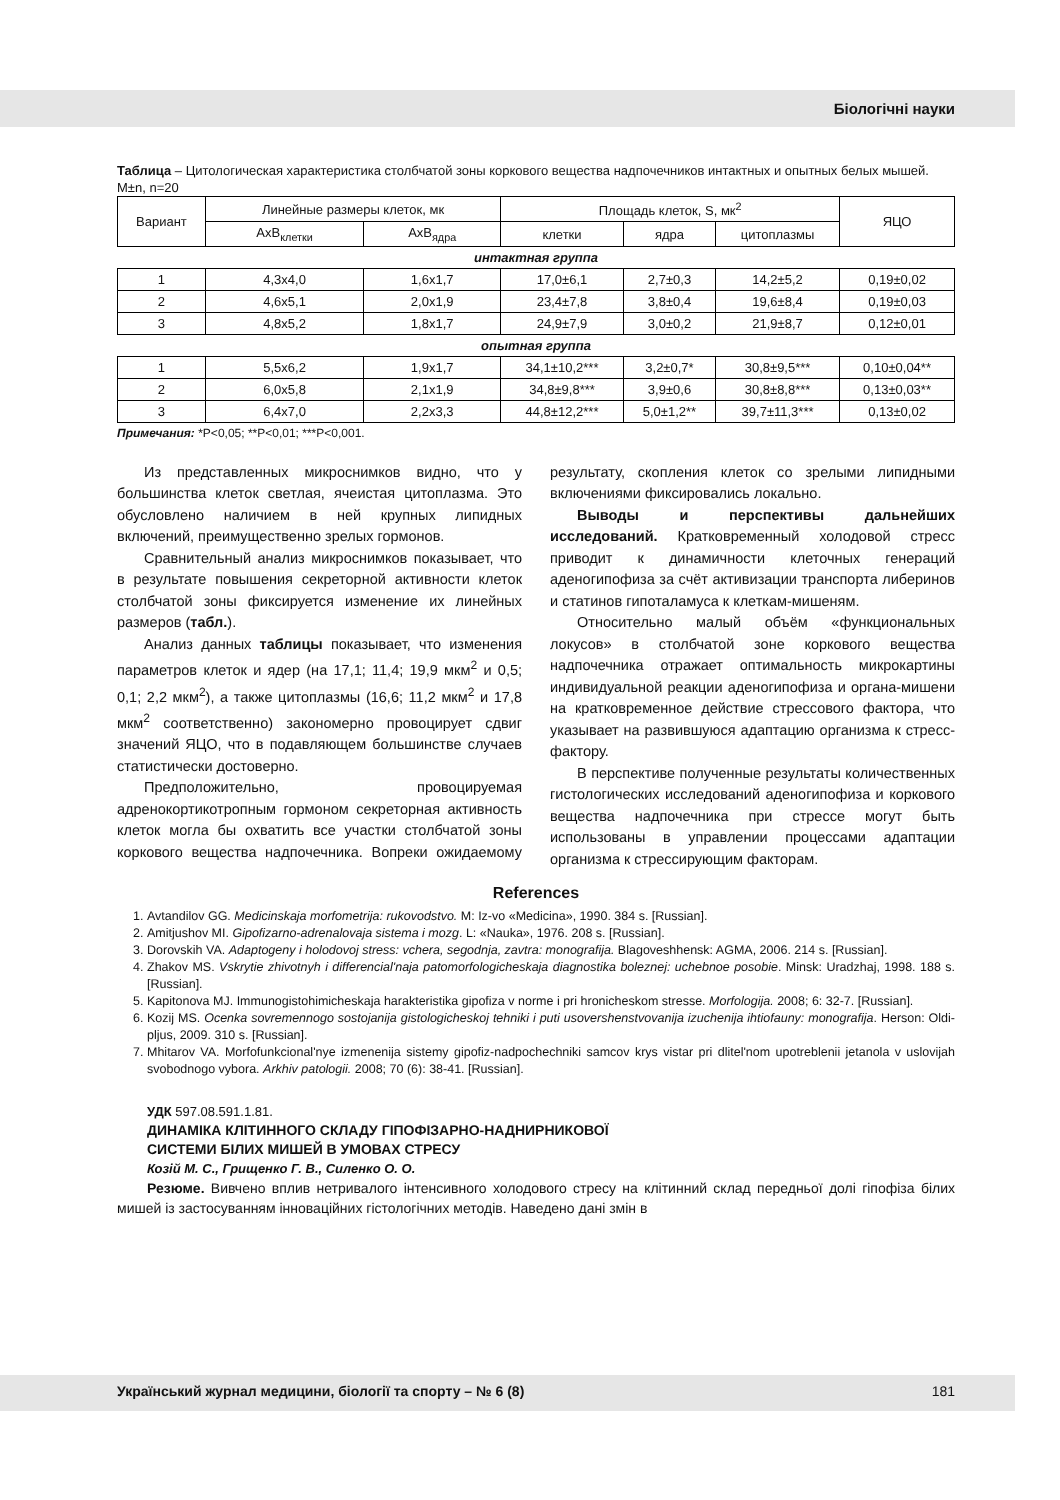Біологічні науки
Таблица – Цитологическая характеристика столбчатой зоны коркового вещества надпочечников интактных и опытных белых мышей. M±n, n=20
| Вариант | Линейные размеры клеток, мк | | Площадь клеток, S, мк<sup>2</sup> | | | ЯЦО |
| --- | --- | --- | --- | --- | --- | --- |
| | AxB<sub>клетки</sub> | AxB<sub>ядра</sub> | клетки | ядра | цитоплазмы | |
| интактная группа | | | | | | |
| 1 | 4,3x4,0 | 1,6x1,7 | 17,0±6,1 | 2,7±0,3 | 14,2±5,2 | 0,19±0,02 |
| 2 | 4,6x5,1 | 2,0x1,9 | 23,4±7,8 | 3,8±0,4 | 19,6±8,4 | 0,19±0,03 |
| 3 | 4,8x5,2 | 1,8x1,7 | 24,9±7,9 | 3,0±0,2 | 21,9±8,7 | 0,12±0,01 |
| опытная группа | | | | | | |
| 1 | 5,5x6,2 | 1,9x1,7 | 34,1±10,2*** | 3,2±0,7* | 30,8±9,5*** | 0,10±0,04** |
| 2 | 6,0x5,8 | 2,1x1,9 | 34,8±9,8*** | 3,9±0,6 | 30,8±8,8*** | 0,13±0,03** |
| 3 | 6,4x7,0 | 2,2x3,3 | 44,8±12,2*** | 5,0±1,2** | 39,7±11,3*** | 0,13±0,02 |
Примечания: *P<0,05; **P<0,01; ***P<0,001.
Из представленных микроснимков видно, что у большинства клеток светлая, ячеистая цитоплазма. Это обусловлено наличием в ней крупных липидных включений, преимущественно зрелых гормонов.
Сравнительный анализ микроснимков показывает, что в результате повышения секреторной активности клеток столбчатой зоны фиксируется изменение их линейных размеров (табл.).
Анализ данных таблицы показывает, что изменения параметров клеток и ядер (на 17,1; 11,4; 19,9 мкм<sup>2</sup> и 0,5; 0,1; 2,2 мкм<sup>2</sup>), а также цитоплазмы (16,6; 11,2 мкм<sup>2</sup> и 17,8 мкм<sup>2</sup> соответственно) закономерно провоцирует сдвиг значений ЯЦО, что в подавляющем большинстве случаев статистически достоверно.
Предположительно, провоцируемая адренокортикотропным гормоном секреторная активность клеток могла бы охватить все участки столбчатой зоны коркового вещества надпочечника. Вопреки ожидаемому результату, скопления клеток со зрелыми липидными включениями фиксировались локально.
Выводы и перспективы дальнейших исследований. Кратковременный холодовой стресс приводит к динамичности клеточных генераций аденогипофиза за счёт активизации транспорта либеринов и статинов гипоталамуса к клеткам-мишеням.
Относительно малый объём «функциональных локусов» в столбчатой зоне коркового вещества надпочечника отражает оптимальность микрокартины индивидуальной реакции аденогипофиза и органа-мишени на кратковременное действие стрессового фактора, что указывает на развившуюся адаптацию организма к стресс-фактору.
В перспективе полученные результаты количественных гистологических исследований аденогипофиза и коркового вещества надпочечника при стрессе могут быть использованы в управлении процессами адаптации организма к стрессирующим факторам.
References
1. Avtandilov GG. Medicinskaja morfometrija: rukovodstvo. M: Iz-vo «Medicina», 1990. 384 s. [Russian].
2. Amitjushov MI. Gipofizarno-adrenalovaja sistema i mozg. L: «Nauka», 1976. 208 s. [Russian].
3. Dorovskih VA. Adaptogeny i holodovoj stress: vchera, segodnja, zavtra: monografija. Blagoveshhensk: AGMA, 2006. 214 s. [Russian].
4. Zhakov MS. Vskrytie zhivotnyh i differencial'naja patomorfologicheskaja diagnostika boleznej: uchebnoe posobie. Minsk: Uradzhaj, 1998. 188 s. [Russian].
5. Kapitonova MJ. Immunogistohimicheskaja harakteristika gipofiza v norme i pri hronicheskom stresse. Morfologija. 2008; 6: 32-7. [Russian].
6. Kozij MS. Ocenka sovremennogo sostojanija gistologicheskoj tehniki i puti usovershenstvovanija izuchenija ihtiofauny: monografija. Herson: Oldi-pljus, 2009. 310 s. [Russian].
7. Mhitarov VA. Morfofunkcional'nye izmenenija sistemy gipofiz-nadpochechniki samcov krys vistar pri dlitel'nom upotreblenii jetanola v uslovijah svobodnogo vybora. Arkhiv patologii. 2008; 70 (6): 38-41. [Russian].
УДК 597.08.591.1.81.
ДИНАМІКА КЛІТИННОГО СКЛАДУ ГІПОФІЗАРНО-НАДНИРНИКОВОЇ
СИСТЕМИ БІЛИХ МИШЕЙ В УМОВАХ СТРЕСУ
Козій М. С., Грищенко Г. В., Силенко О. О.
Резюме. Вивчено вплив нетривалого інтенсивного холодового стресу на клітинний склад передньої долі гіпофіза білих мишей із застосуванням інноваційних гістологічних методів. Наведено дані змін в
Український журнал медицини, біології та спорту – № 6 (8) 181